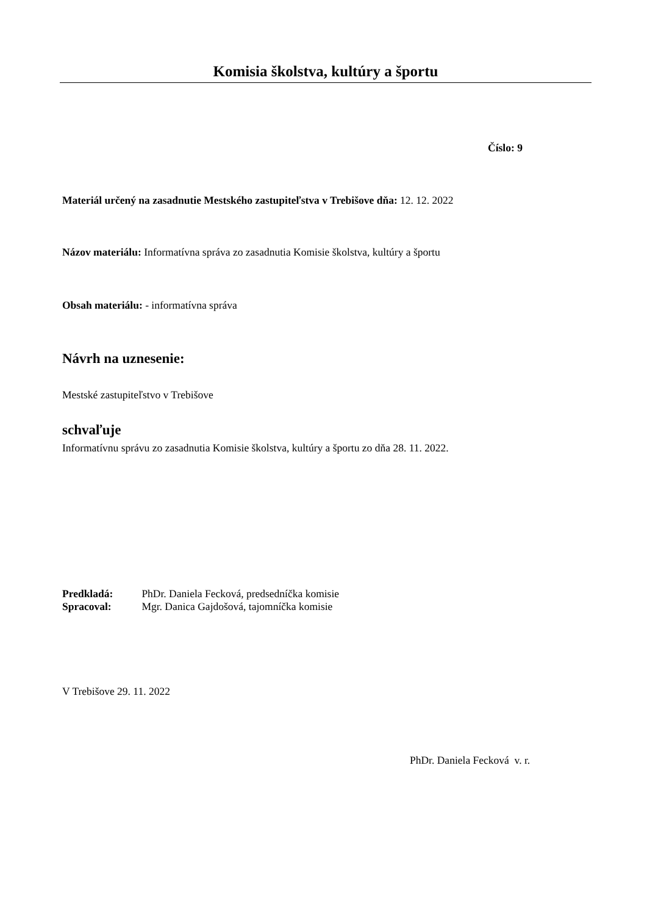Komisia školstva, kultúry a športu
Číslo: 9
Materiál určený na zasadnutie Mestského zastupiteľstva v Trebišove dňa: 12. 12. 2022
Názov materiálu: Informatívna správa zo zasadnutia Komisie školstva, kultúry a športu
Obsah materiálu: - informatívna správa
Návrh na uznesenie:
Mestské zastupiteľstvo v Trebišove
schvaľuje
Informatívnu správu zo zasadnutia Komisie školstva, kultúry a športu zo dňa 28. 11. 2022.
Predkladá: PhDr. Daniela Fecková, predsedníčka komisie
Spracoval: Mgr. Danica Gajdošová, tajomníčka komisie
V Trebišove 29. 11. 2022
PhDr. Daniela Fecková v. r.